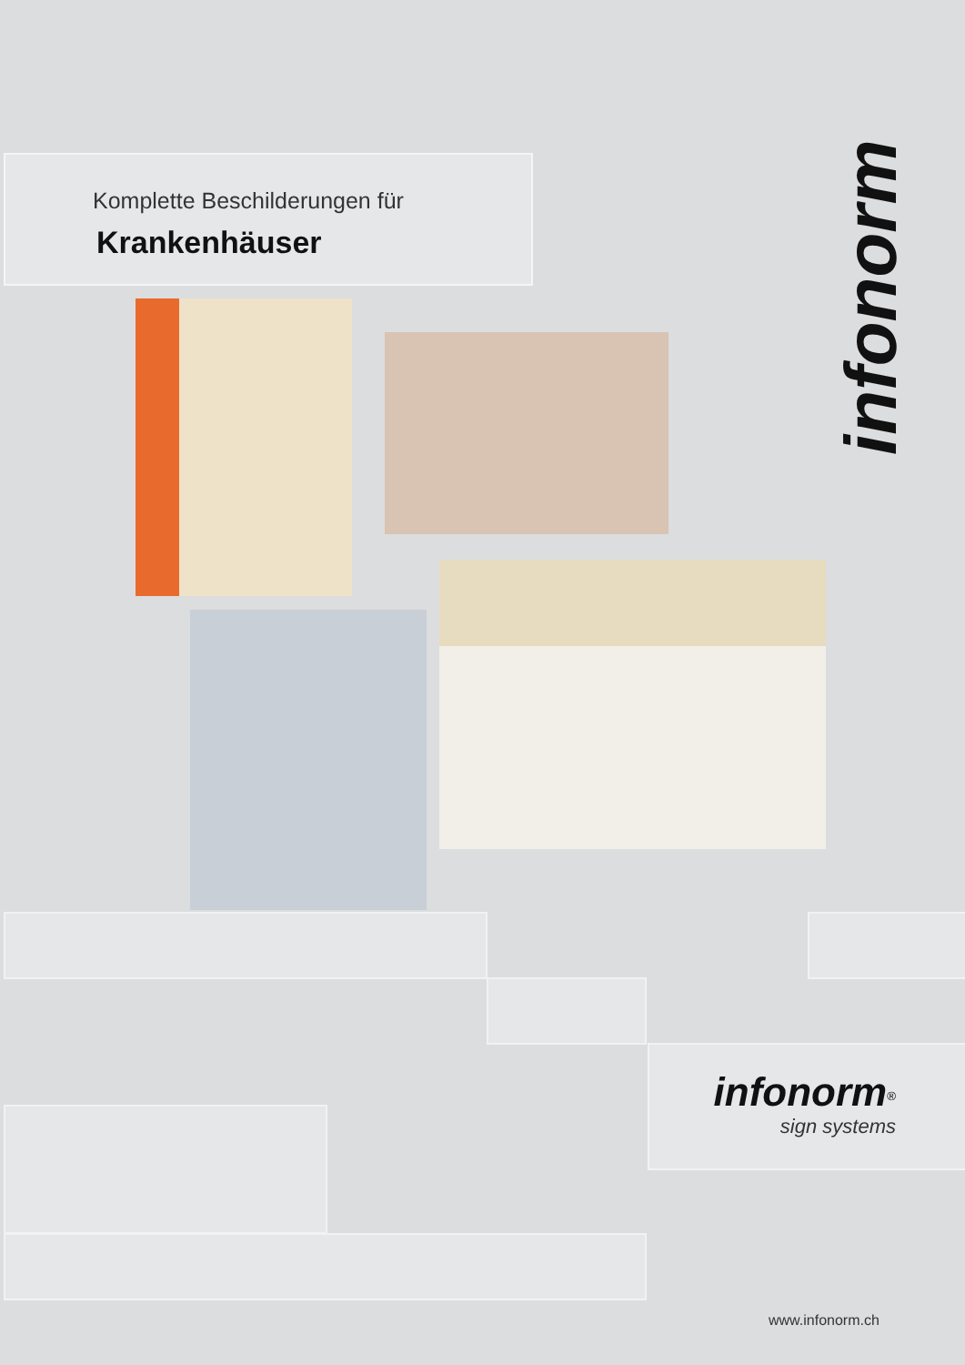Komplette Beschilderungen für
Krankenhäuser
infonorm
infonorm<sup>®</sup>
sign systems
www.infonorm.ch